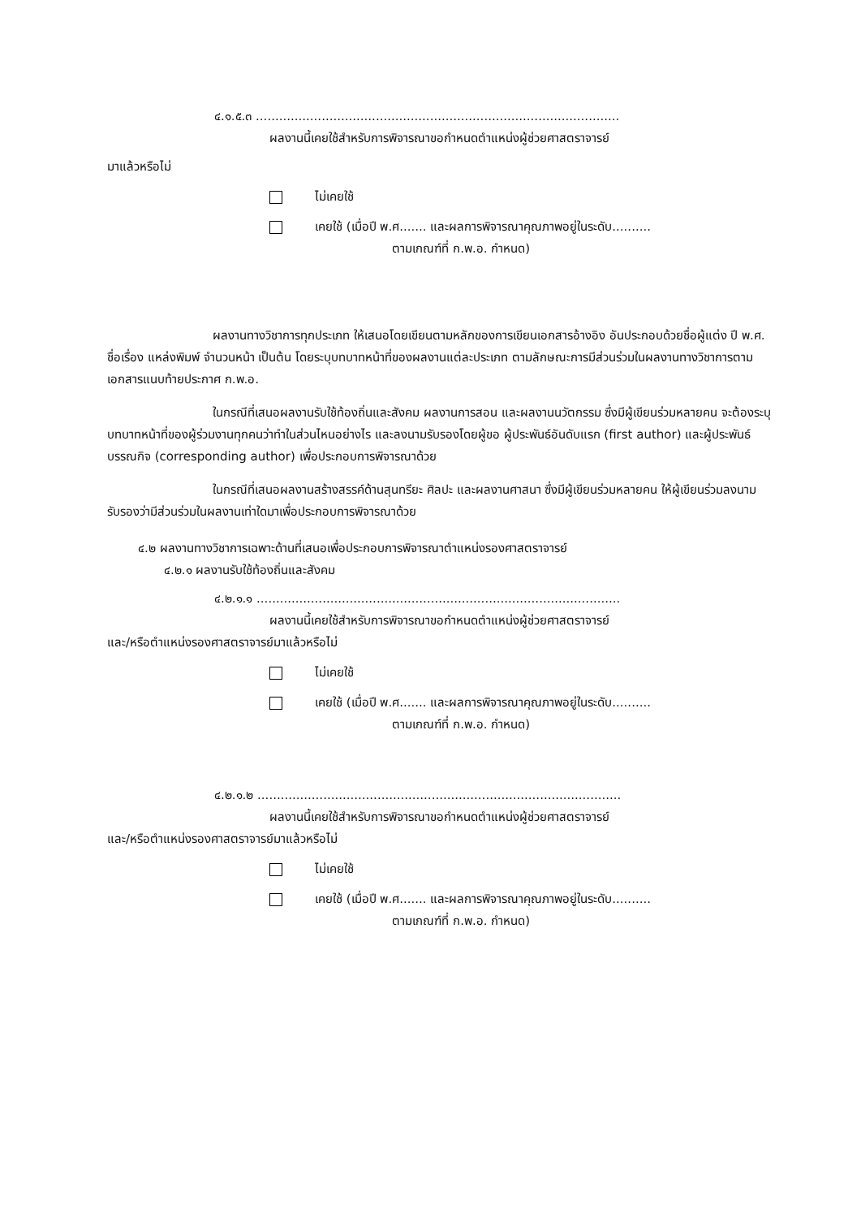๔.๑.๕.๓ ..............................................................................................
ผลงานนี้เคยใช้สำหรับการพิจารณาขอกำหนดตำแหน่งผู้ช่วยศาสตราจารย์
มาแล้วหรือไม่
ไม่เคยใช้
เคยใช้ (เมื่อปี พ.ศ....... และผลการพิจารณาคุณภาพอยู่ในระดับ..........
ตามเกณฑ์ที่ ก.พ.อ. กำหนด)
ผลงานทางวิชาการทุกประเภท ให้เสนอโดยเขียนตามหลักของการเขียนเอกสารอ้างอิง อันประกอบด้วยชื่อผู้แต่ง ปี พ.ศ. ชื่อเรื่อง แหล่งพิมพ์ จำนวนหน้า เป็นต้น โดยระบุบทบาทหน้าที่ของผลงานแต่ละประเภท ตามลักษณะการมีส่วนร่วมในผลงานทางวิชาการตามเอกสารแนบท้ายประกาศ ก.พ.อ.
ในกรณีที่เสนอผลงานรับใช้ท้องถิ่นและสังคม ผลงานการสอน และผลงานนวัตกรรม ซึ่งมีผู้เขียนร่วมหลายคน จะต้องระบุบทบาทหน้าที่ของผู้ร่วมงานทุกคนว่าทำในส่วนไหนอย่างไร และลงนามรับรองโดยผู้ขอ ผู้ประพันธ์อันดับแรก (first author) และผู้ประพันธ์บรรณกิจ (corresponding author) เพื่อประกอบการพิจารณาด้วย
ในกรณีที่เสนอผลงานสร้างสรรค์ด้านสุนทรียะ ศิลปะ และผลงานศาสนา ซึ่งมีผู้เขียนร่วมหลายคน ให้ผู้เขียนร่วมลงนามรับรองว่ามีส่วนร่วมในผลงานเท่าใดมาเพื่อประกอบการพิจารณาด้วย
๔.๒ ผลงานทางวิชาการเฉพาะด้านที่เสนอเพื่อประกอบการพิจารณาตำแหน่งรองศาสตราจารย์
๔.๒.๑ ผลงานรับใช้ท้องถิ่นและสังคม
๔.๒.๑.๑ ..............................................................................................
ผลงานนี้เคยใช้สำหรับการพิจารณาขอกำหนดตำแหน่งผู้ช่วยศาสตราจารย์
และ/หรือตำแหน่งรองศาสตราจารย์มาแล้วหรือไม่
ไม่เคยใช้
เคยใช้ (เมื่อปี พ.ศ....... และผลการพิจารณาคุณภาพอยู่ในระดับ..........
ตามเกณฑ์ที่ ก.พ.อ. กำหนด)
๔.๒.๑.๒ ..............................................................................................
ผลงานนี้เคยใช้สำหรับการพิจารณาขอกำหนดตำแหน่งผู้ช่วยศาสตราจารย์
และ/หรือตำแหน่งรองศาสตราจารย์มาแล้วหรือไม่
ไม่เคยใช้
เคยใช้ (เมื่อปี พ.ศ....... และผลการพิจารณาคุณภาพอยู่ในระดับ..........
ตามเกณฑ์ที่ ก.พ.อ. กำหนด)